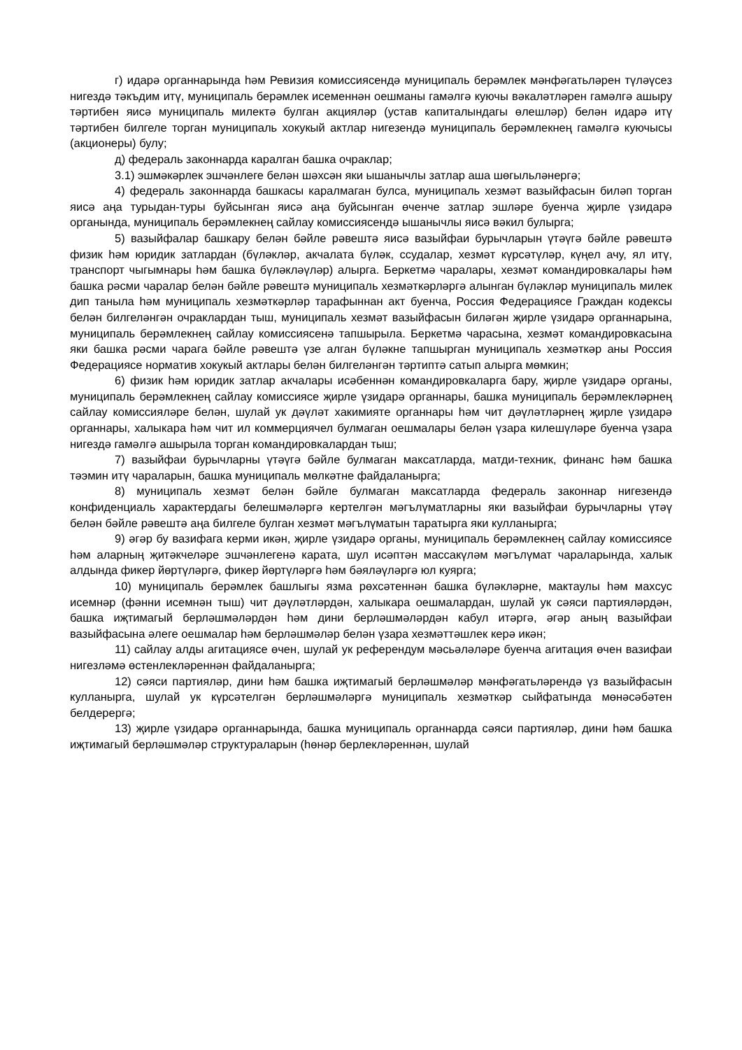г) идарә органнарында һәм Ревизия комиссиясендә муниципаль берәмлек мәнфәгатьләрен түләүсез нигездә тәкъдим итү, муниципаль берәмлек исеменнән оешманы гамәлгә куючы вәкаләтләрен гамәлгә ашыру тәртибен яисә муниципаль милектә булган акцияләр (устав капиталындагы өлешләр) белән идарә итү тәртибен билгеле торган муниципаль хокукый актлар нигезендә муниципаль берәмлекнең гамәлгә куючысы (акционеры) булу;
д) федераль законнарда каралган башка очраклар;
3.1) эшмәкәрлек эшчәнлеге белән шәхсән яки ышанычлы затлар аша шөгыльләнергә;
4) федераль законнарда башкасы каралмаган булса, муниципаль хезмәт вазыйфасын биләп торган яисә аңа турыдан-туры буйсынган яисә аңа буйсынган өченче затлар эшләре буенча җирле үзидарә органында, муниципаль берәмлекнең сайлау комиссиясендә ышанычлы яисә вәкил булырга;
5) вазыйфалар башкару белән бәйле рәвештә яисә вазыйфаи бурычларын үтәүгә бәйле рәвештә физик һәм юридик затлардан (бүләкләр, акчалата бүләк, ссудалар, хезмәт күрсәтүләр, күңел ачу, ял итү, транспорт чыгымнары һәм башка бүләкләүләр) алырга. Беркетмә чаралары, хезмәт командировкалары һәм башка рәсми чаралар белән бәйле рәвештә муниципаль хезмәткәрләргә алынган бүләкләр муниципаль милек дип танылa һәм муниципаль хезмәткәрләр тарафыннан акт буенча, Россия Федерациясе Граждан кодексы белән билгеләнгән очраклардан тыш, муниципаль хезмәт вазыйфасын биләгән җирле үзидарә органнарына, муниципаль берәмлекнең сайлау комиссиясенә тапшырыла. Беркетмә чарасына, хезмәт командировкасына яки башка рәсми чарага бәйле рәвештә үзе алган бүләкне тапшырган муниципаль хезмәткәр аны Россия Федерациясе норматив хокукый актлары белән билгеләнгән тәртиптә сатып алырга мөмкин;
6) физик һәм юридик затлар акчалары исәбеннән командировкаларга бару, җирле үзидарә органы, муниципаль берәмлекнең сайлау комиссиясе җирле үзидарә органнары, башка муниципаль берәмлекләрнең сайлау комиссияләре белән, шулай ук дәүләт хакимияте органнары һәм чит дәүләтләрнең җирле үзидарә органнары, халыкара һәм чит ил коммерциячел булмаган оешмалары белән үзара килешүләре буенча үзара нигездә гамәлгә ашырыла торган командировкалардан тыш;
7) вазыйфаи бурычларны үтәүгә бәйле булмаган максатларда, матди-техник, финанс һәм башка тәэмин итү чараларын, башка муниципаль мөлкәтне файдаланырга;
8) муниципаль хезмәт белән бәйле булмаган максатларда федераль законнар нигезендә конфиденциаль характердагы белешмәләргә кертелгән мәгълүматларны яки вазыйфаи бурычларны үтәү белән бәйле рәвештә аңа билгеле булган хезмәт мәгълүматын таратырга яки кулланырга;
9) әгәр бу вазифага керми икән, җирле үзидарә органы, муниципаль берәмлекнең сайлау комиссиясе һәм аларның җитәкчеләре эшчәнлегенә карата, шул исәптән массакүләм мәгълүмат чараларында, халык алдында фикер йөртүләргә, фикер йөртүләргә һәм бәяләүләргә юл куярга;
10) муниципаль берәмлек башлыгы язма рөхсәтеннән башка бүләкләрне, мактаулы һәм махсус исемнәр (фәнни исемнән тыш) чит дәүләтләрдән, халыкара оешмалардан, шулай ук сәяси партияләрдән, башка иҗтимагый берләшмәләрдән һәм дини берләшмәләрдән кабул итәргә, әгәр аның вазыйфаи вазыйфасына әлеге оешмалар һәм берләшмәләр белән үзара хезмәттәшлек керә икән;
11) сайлау алды агитациясе өчен, шулай ук референдум мәсьәләләре буенча агитация өчен вазифаи нигезләмә өстенлекләреннән файдаланырга;
12) сәяси партияләр, дини һәм башка иҗтимагый берләшмәләр мәнфәгатьләрендә үз вазыйфасын кулланырга, шулай ук күрсәтелгән берләшмәләргә муниципаль хезмәткәр сыйфатында мөнәсәбәтен белдерергә;
13) җирле үзидарә органнарында, башка муниципаль органнарда сәяси партияләр, дини һәм башка иҗтимагый берләшмәләр структураларын (һөнәр берлекләреннән, шулай